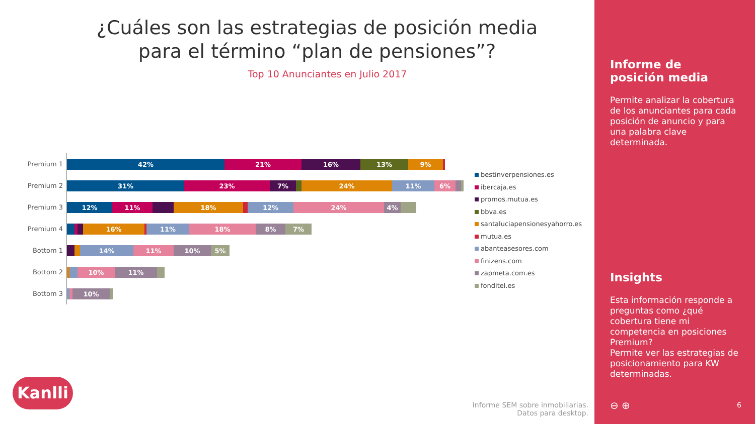¿Cuáles son las estrategias de posición media para el término “plan de pensiones”?
Top 10 Anunciantes en Julio 2017
Premium 1
42% 21% 16% 13% 9%
Premium 2
31% 23% 7% 24% 11% 6%
Premium 3
12% 11% 18% 12% 24% 4%
Premium 4
16% 11% 18% 8% 7%
Bottom 1
14% 11% 10% 5%
Bottom 2
10% 11%
Bottom 3
10%
bestinverpensiones.es
ibercaja.es
promos.mutua.es
bbva.es
santaluciapensionesyahorro.es
mutua.es
abanteasesores.com
finizens.com
zapmeta.com.es
fonditel.es
Kanlli
Informe SEM sobre inmobiliarias.
Datos para desktop.
Informe de
posición media
Permite analizar la cobertura de los anunciantes para cada posición de anuncio y para una palabra clave determinada.
Insights
Esta información responde a preguntas como ¿qué cobertura tiene mi competencia en posiciones Premium?
Permite ver las estrategias de posicionamiento para KW determinadas.
⊖ ⊕ 6